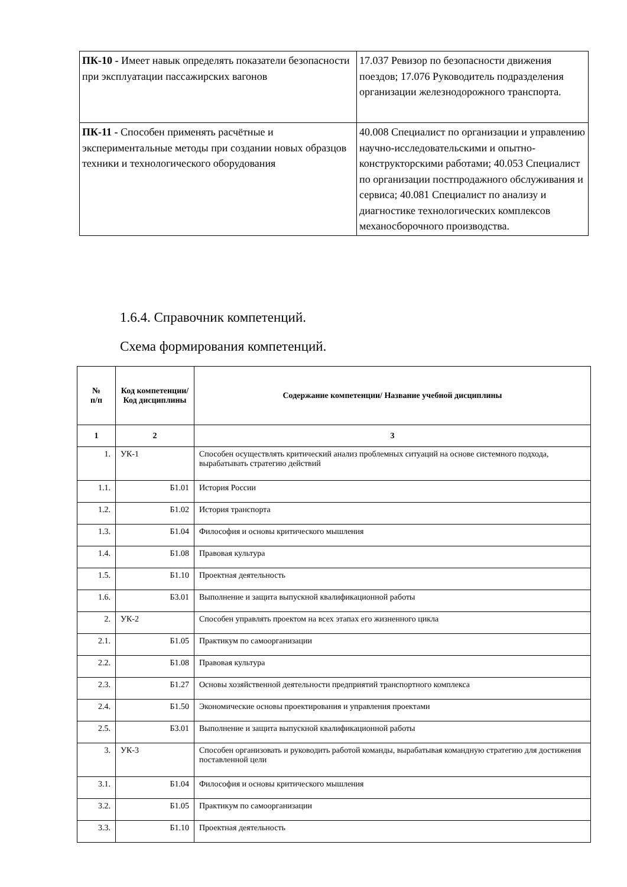| ПК-10 - Имеет навык определять показатели безопасности при эксплуатации пассажирских вагонов | 17.037 Ревизор по безопасности движения поездов; 17.076 Руководитель подразделения организации железнодорожного транспорта. |
| ПК-11 - Способен применять расчётные и экспериментальные методы при создании новых образцов техники и технологического оборудования | 40.008 Специалист по организации и управлению научно-исследовательскими и опытно-конструкторскими работами; 40.053 Специалист по организации постпродажного обслуживания и сервиса; 40.081 Специалист по анализу и диагностике технологических комплексов механосборочного производства. |
1.6.4. Справочник компетенций.
Схема формирования компетенций.
| № п/п | Код компетенции/ Код дисциплины | Содержание компетенции/ Название учебной дисциплины |
| --- | --- | --- |
| 1 | 2 | 3 |
| 1. | УК-1 | Способен осуществлять критический анализ проблемных ситуаций на основе системного подхода, вырабатывать стратегию действий |
| 1.1. | Б1.01 | История России |
| 1.2. | Б1.02 | История транспорта |
| 1.3. | Б1.04 | Философия и основы критического мышления |
| 1.4. | Б1.08 | Правовая культура |
| 1.5. | Б1.10 | Проектная деятельность |
| 1.6. | Б3.01 | Выполнение и защита выпускной квалификационной работы |
| 2. | УК-2 | Способен управлять проектом на всех этапах его жизненного цикла |
| 2.1. | Б1.05 | Практикум по самоорганизации |
| 2.2. | Б1.08 | Правовая культура |
| 2.3. | Б1.27 | Основы хозяйственной деятельности предприятий транспортного комплекса |
| 2.4. | Б1.50 | Экономические основы проектирования и управления проектами |
| 2.5. | Б3.01 | Выполнение и защита выпускной квалификационной работы |
| 3. | УК-3 | Способен организовать и руководить работой команды, вырабатывая командную стратегию для достижения поставленной цели |
| 3.1. | Б1.04 | Философия и основы критического мышления |
| 3.2. | Б1.05 | Практикум по самоорганизации |
| 3.3. | Б1.10 | Проектная деятельность |